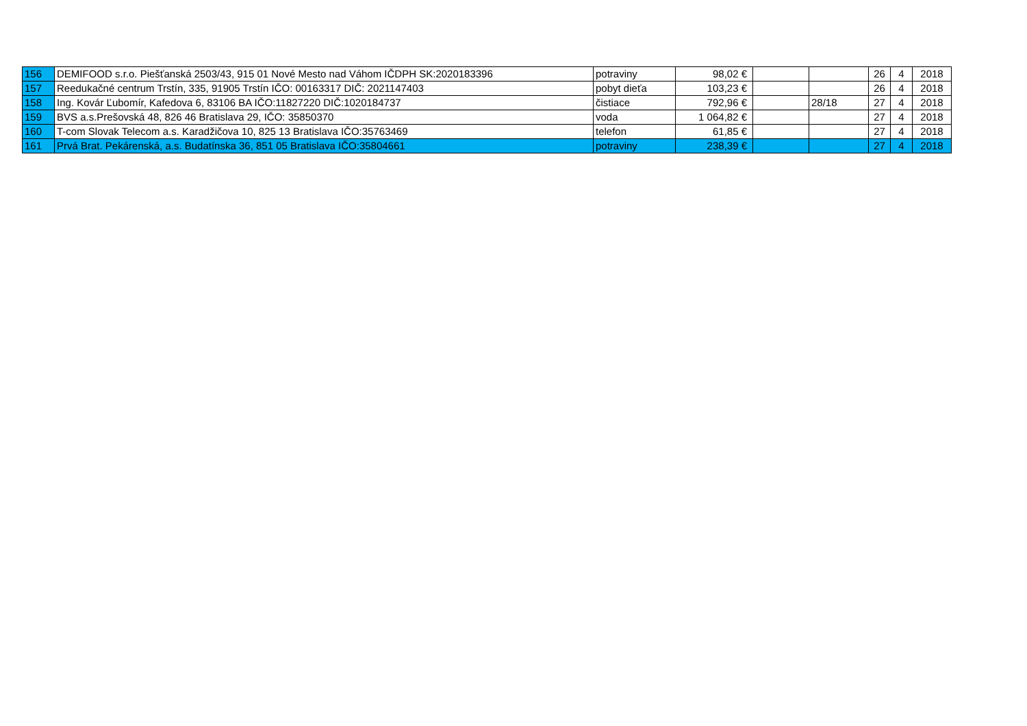| 156 | DEMIFOOD s.r.o. Piešťanská 2503/43, 915 01 Nové Mesto nad Váhom IČDPH SK:2020183396 | potraviny | 98,02 € | | | 26 | 4 | 2018 |
| 157 | Reedukačné centrum Trstín, 335, 91905 Trstín IČO: 00163317 DIČ: 2021147403 | pobyt dieťa | 103,23 € | | | 26 | 4 | 2018 |
| 158 | Ing. Kovár Ľubomír, Kafedova 6, 83106 BA IČO:11827220 DIČ:1020184737 | čistiace | 792,96 € | | 28/18 | 27 | 4 | 2018 |
| 159 | BVS a.s.Prešovská 48, 826 46 Bratislava 29, IČO: 35850370 | voda | 1 064,82 € | | | 27 | 4 | 2018 |
| 160 | T-com Slovak Telecom a.s. Karadžičova 10, 825 13 Bratislava IČO:35763469 | telefon | 61,85 € | | | 27 | 4 | 2018 |
| 161 | Prvá Brat. Pekárenská, a.s. Budatínska 36, 851 05 Bratislava IČO:35804661 | potraviny | 238,39 € | | | 27 | 4 | 2018 |